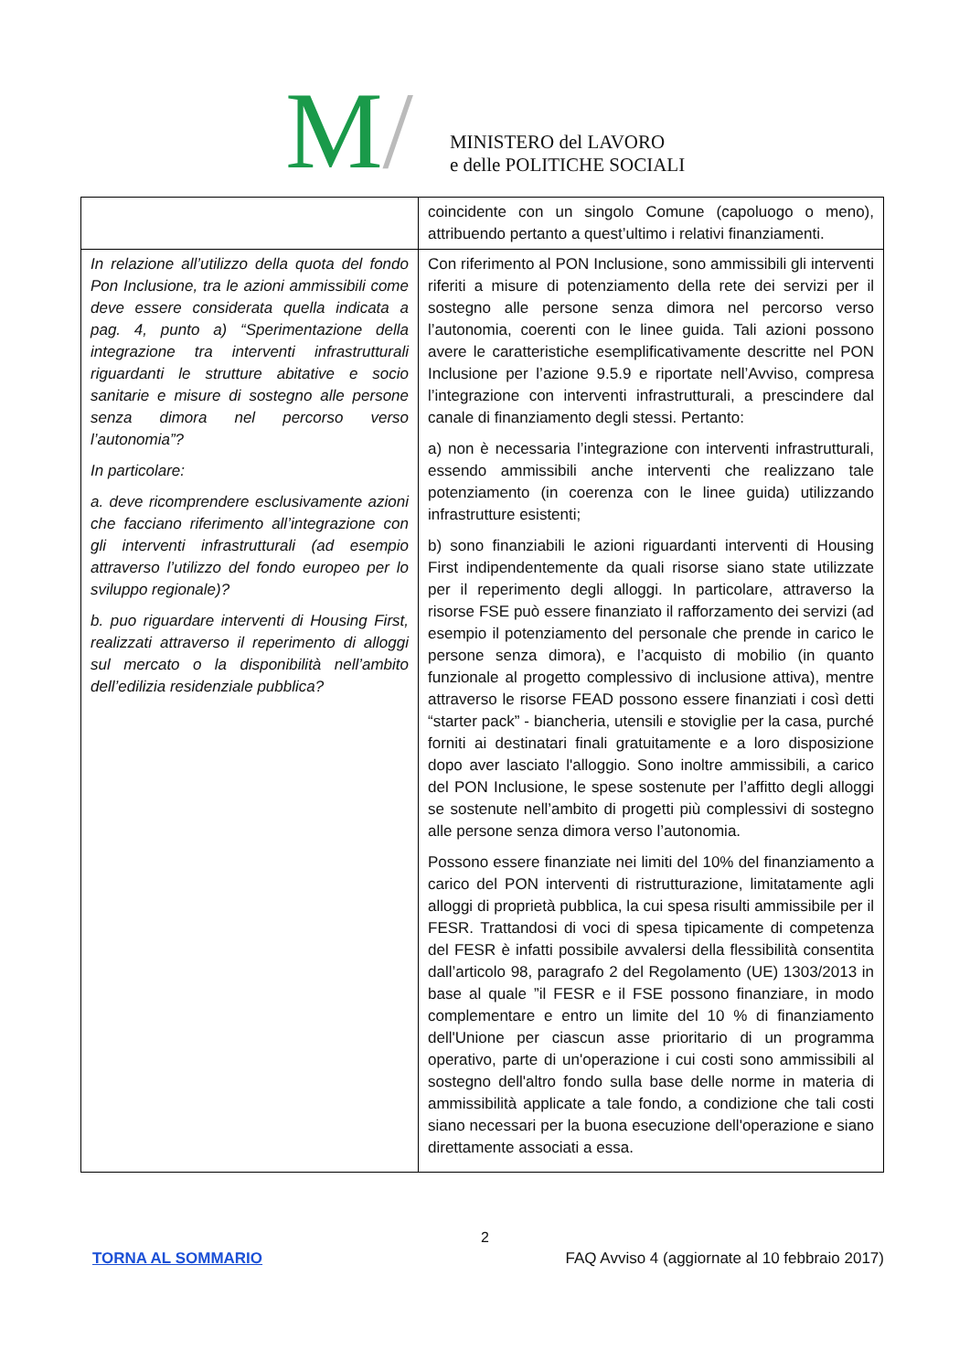M / MINISTERO del LAVORO
e delle POLITICHE SOCIALI
| | coincidente con un singolo Comune (capoluogo o meno), attribuendo pertanto a quest’ultimo i relativi finanziamenti. |
| In relazione all’utilizzo della quota del fondo Pon Inclusione, tra le azioni ammissibili come deve essere considerata quella indicata a pag. 4, punto a) “Sperimentazione della integrazione tra interventi infrastrutturali riguardanti le strutture abitative e socio sanitarie e misure di sostegno alle persone senza dimora nel percorso verso l’autonomia”? In particolare: a. deve ricomprendere esclusivamente azioni che facciano riferimento all’integrazione con gli interventi infrastrutturali (ad esempio attraverso l’utilizzo del fondo europeo per lo sviluppo regionale)? b. puo riguardare interventi di Housing First, realizzati attraverso il reperimento di alloggi sul mercato o la disponibilità nell’ambito dell’edilizia residenziale pubblica? | Con riferimento al PON Inclusione, sono ammissibili gli interventi riferiti a misure di potenziamento della rete dei servizi per il sostegno alle persone senza dimora nel percorso verso l’autonomia, coerenti con le linee guida. Tali azioni possono avere le caratteristiche esemplificativamente descritte nel PON Inclusione per l’azione 9.5.9 e riportate nell’Avviso, compresa l’integrazione con interventi infrastrutturali, a prescindere dal canale di finanziamento degli stessi. Pertanto: a) non è necessaria l’integrazione con interventi infrastrutturali, essendo ammissibili anche interventi che realizzano tale potenziamento (in coerenza con le linee guida) utilizzando infrastrutture esistenti; b) sono finanziabili le azioni riguardanti interventi di Housing First indipendentemente da quali risorse siano state utilizzate per il reperimento degli alloggi. In particolare, attraverso la risorse FSE può essere finanziato il rafforzamento dei servizi (ad esempio il potenziamento del personale che prende in carico le persone senza dimora), e l’acquisto di mobilio (in quanto funzionale al progetto complessivo di inclusione attiva), mentre attraverso le risorse FEAD possono essere finanziati i così detti “starter pack” - biancheria, utensili e stoviglie per la casa, purché forniti ai destinatari finali gratuitamente e a loro disposizione dopo aver lasciato l'alloggio. Sono inoltre ammissibili, a carico del PON Inclusione, le spese sostenute per l’affitto degli alloggi se sostenute nell’ambito di progetti più complessivi di sostegno alle persone senza dimora verso l’autonomia. Possono essere finanziate nei limiti del 10% del finanziamento a carico del PON interventi di ristrutturazione, limitatamente agli alloggi di proprietà pubblica, la cui spesa risulti ammissibile per il FESR. Trattandosi di voci di spesa tipicamente di competenza del FESR è infatti possibile avvalersi della flessibilità consentita dall’articolo 98, paragrafo 2 del Regolamento (UE) 1303/2013 in base al quale ”il FESR e il FSE possono finanziare, in modo complementare e entro un limite del 10 % di finanziamento dell'Unione per ciascun asse prioritario di un programma operativo, parte di un'operazione i cui costi sono ammissibili al sostegno dell'altro fondo sulla base delle norme in materia di ammissibilità applicate a tale fondo, a condizione che tali costi siano necessari per la buona esecuzione dell'operazione e siano direttamente associati a essa. |
2
TORNA AL SOMMARIO FAQ Avviso 4 (aggiornate al 10 febbraio 2017)